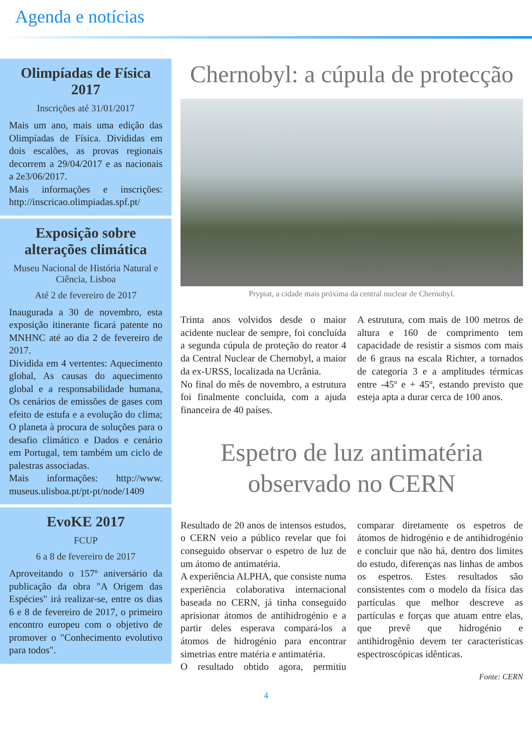Agenda e notícias
Olimpíadas de Física 2017
Inscrições até 31/01/2017
Mais um ano, mais uma edição das Olimpíadas de Física. Divididas em dois escalões, as provas regionais decorrem a 29/04/2017 e as nacionais a 2e3/06/2017.
Mais informações e inscrições: http://inscricao.olimpiadas.spf.pt/
Exposição sobre alterações climática
Museu Nacional de História Natural e Ciência, Lisboa
Até 2 de fevereiro de 2017
Inaugurada a 30 de novembro, esta exposição itinerante ficará patente no MNHNC até ao dia 2 de fevereiro de 2017.
Dividida em 4 vertentes: Aquecimento global, As causas do aquecimento global e a responsabilidade humana, Os cenários de emissões de gases com efeito de estufa e a evolução do clima; O planeta à procura de soluções para o desafio climático e Dados e cenário em Portugal, tem também um ciclo de palestras associadas.
Mais informações: http://www. museus.ulisboa.pt/pt-pt/node/1409
EvoKE 2017
FCUP
6 a 8 de fevereiro de 2017
Aproveitando o 157º aniversário da publicação da obra "A Origem das Espécies" irá realizar-se, entre os dias 6 e 8 de fevereiro de 2017, o primeiro encontro europeu com o objetivo de promover o "Conhecimento evolutivo para todos".
Chernobyl: a cúpula de protecção
Prypiat, a cidade mais próxima da central nuclear de Chernobyl.
Trinta anos volvidos desde o maior acidente nuclear de sempre, foi concluída a segunda cúpula de proteção do reator 4 da Central Nuclear de Chernobyl, a maior da ex-URSS, localizada na Ucrânia.
No final do mês de novembro, a estrutura foi finalmente concluída, com a ajuda financeira de 40 países.
A estrutura, com mais de 100 metros de altura e 160 de comprimento tem capacidade de resistir a sismos com mais de 6 graus na escala Richter, a tornados de categoria 3 e a amplitudes térmicas entre -45º e + 45º, estando previsto que esteja apta a durar cerca de 100 anos.
Espetro de luz antimatéria observado no CERN
Resultado de 20 anos de intensos estudos, o CERN veio a público revelar que foi conseguido observar o espetro de luz de um átomo de antimatéria.
A experiência ALPHA, que consiste numa experiência colaborativa internacional baseada no CERN, já tinha conseguido aprisionar átomos de antihidrogénio e a partir deles esperava compará-los a átomos de hidrogénio para encontrar simetrias entre matéria e antimatéria.
O resultado obtido agora, permitiu comparar diretamente os espetros de átomos de hidrogénio e de antihidrogénio e concluir que não há, dentro dos limites do estudo, diferenças nas linhas de ambos os espetros. Estes resultados são consistentes com o modelo da física das partículas que melhor descreve as partículas e forças que atuam entre elas, que prevê que hidrogénio e antihidrogênio devem ter características espectroscópicas idênticas.
Fonte: CERN
4